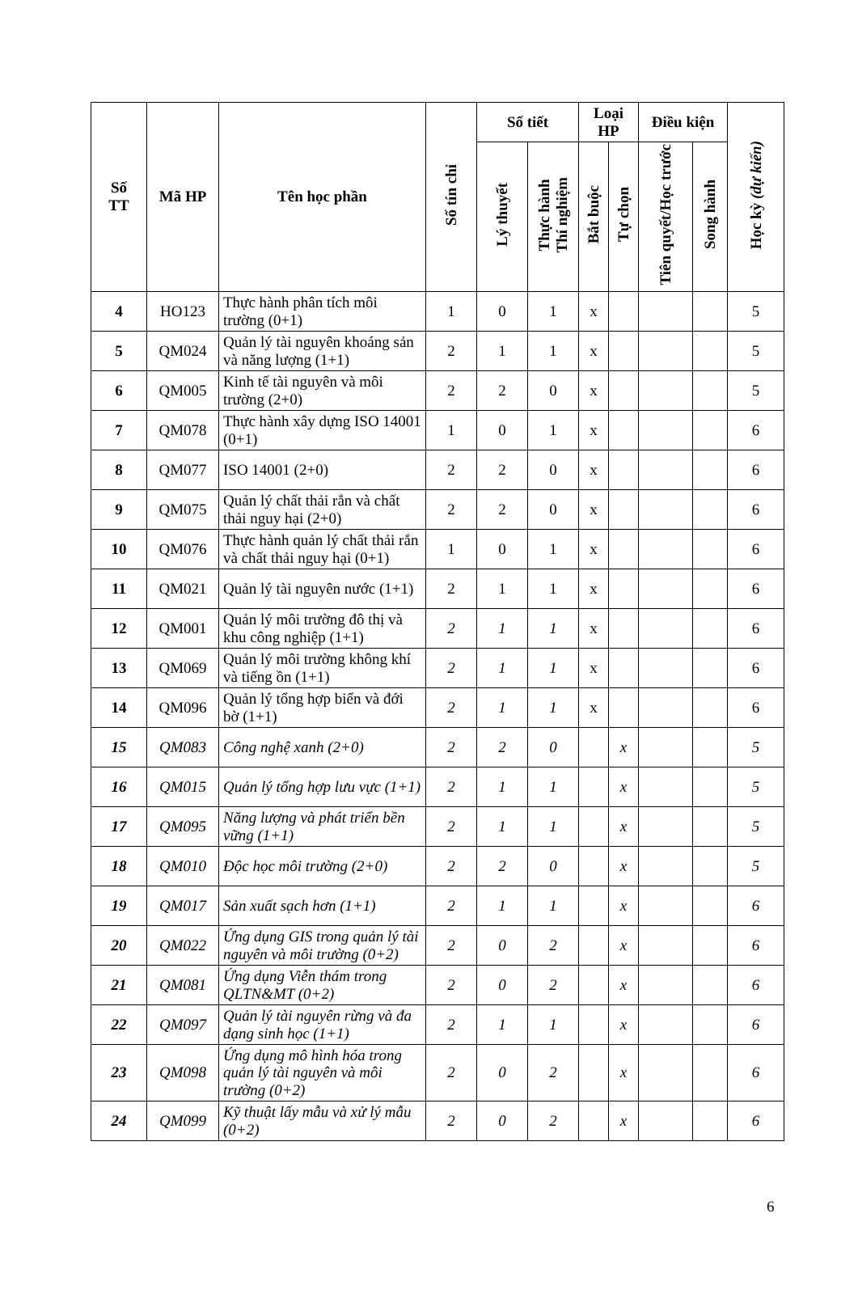| Số TT | Mã HP | Tên học phần | Số tín chỉ | Số tiết | | Loại HP | | Điều kiện | | Học kỳ (dự kiến) |
| --- | --- | --- | --- | --- | --- | --- | --- | --- | --- | --- |
| | | | | Lý thuyết | Thực hành Thí nghiệm | Bắt buộc | Tự chọn | Tiên quyết/Học trước | Song hành | |
| 4 | HO123 | Thực hành phân tích môi trường (0+1) | 1 | 0 | 1 | x | | | | 5 |
| 5 | QM024 | Quản lý tài nguyên khoáng sản và năng lượng (1+1) | 2 | 1 | 1 | x | | | | 5 |
| 6 | QM005 | Kinh tế tài nguyên và môi trường (2+0) | 2 | 2 | 0 | x | | | | 5 |
| 7 | QM078 | Thực hành xây dựng ISO 14001 (0+1) | 1 | 0 | 1 | x | | | | 6 |
| 8 | QM077 | ISO 14001 (2+0) | 2 | 2 | 0 | x | | | | 6 |
| 9 | QM075 | Quản lý chất thải rắn và chất thải nguy hại (2+0) | 2 | 2 | 0 | x | | | | 6 |
| 10 | QM076 | Thực hành quản lý chất thải rắn và chất thải nguy hại (0+1) | 1 | 0 | 1 | x | | | | 6 |
| 11 | QM021 | Quản lý tài nguyên nước (1+1) | 2 | 1 | 1 | x | | | | 6 |
| 12 | QM001 | Quản lý môi trường đô thị và khu công nghiệp (1+1) | 2 | 1 | 1 | x | | | | 6 |
| 13 | QM069 | Quản lý môi trường không khí và tiếng ồn (1+1) | 2 | 1 | 1 | x | | | | 6 |
| 14 | QM096 | Quản lý tổng hợp biển và đới bờ (1+1) | 2 | 1 | 1 | x | | | | 6 |
| 15 | QM083 | Công nghệ xanh (2+0) | 2 | 2 | 0 | | x | | | 5 |
| 16 | QM015 | Quản lý tổng hợp lưu vực (1+1) | 2 | 1 | 1 | | x | | | 5 |
| 17 | QM095 | Năng lượng và phát triển bền vững (1+1) | 2 | 1 | 1 | | x | | | 5 |
| 18 | QM010 | Độc học môi trường (2+0) | 2 | 2 | 0 | | x | | | 5 |
| 19 | QM017 | Sản xuất sạch hơn (1+1) | 2 | 1 | 1 | | x | | | 6 |
| 20 | QM022 | Ứng dụng GIS trong quản lý tài nguyên và môi trường (0+2) | 2 | 0 | 2 | | x | | | 6 |
| 21 | QM081 | Ứng dụng Viễn thám trong QLTN&MT (0+2) | 2 | 0 | 2 | | x | | | 6 |
| 22 | QM097 | Quản lý tài nguyên rừng và đa dạng sinh học (1+1) | 2 | 1 | 1 | | x | | | 6 |
| 23 | QM098 | Ứng dụng mô hình hóa trong quản lý tài nguyên và môi trường (0+2) | 2 | 0 | 2 | | x | | | 6 |
| 24 | QM099 | Kỹ thuật lấy mẫu và xử lý mẫu (0+2) | 2 | 0 | 2 | | x | | | 6 |
6